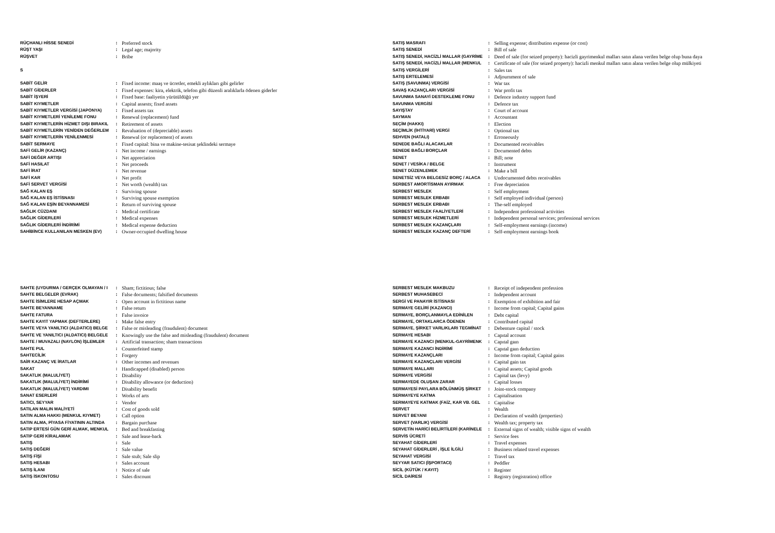| RÜÇHANLI HİSSE SENEDİ | : | Preferred stock |
| RÜŞT YAŞI | : | Legal age; majority |
| RÜŞVET | : | Bribe |
| S | | |
| SABİT GELİR | : | Fixed income: maaş ve ücretler, emekli aylıkları gibi gelirler |
| SABİT GİDERLER | : | Fixed expenses: kira, elektrik, telefon gibi düzenli aralıklarla ödenen giderler |
| SABİT İŞYERİ | : | Fixed base: faaliyetin yürütüldüğü yer |
| SABİT KIYMETLER | : | Capital assests; fixed assets |
| SABİT KIYMETLER VERGİSİ (JAPONYA) | : | Fixed assets tax |
| SABİT KIYMETLERİ YENİLEME FONU | : | Renewal (replacement) fund |
| SABİT KIYMETLERİN HİZMET DIŞI BIRAKIL | : | Retirement of assets |
| SABİT KIYMETLERİN YENİDEN DEĞERLEM | : | Revaluation of (depreciable) assets |
| SABİT KIYMETLERİN YENİLENMESİ | : | Renewal (or replacement) of assets |
| SABİT SERMAYE | : | Fixed capital: bina ve makine-tesisat şeklindeki sermaye |
| SAFİ GELİR (KAZANÇ) | : | Net income / earnings |
| SAFİ DEĞER ARTIŞI | : | Net appreciation |
| SAFİ HASILAT | : | Net proceeds |
| SAFİ İRAT | : | Net revenue |
| SAFİ KAR | : | Net profit |
| SAFİ SERVET VERGİSİ | : | Net worth (wealth) tax |
| SAĞ KALAN EŞ | : | Surviving spouse |
| SAĞ KALAN EŞ İSTİSNASI | : | Surviving spouse exemption |
| SAĞ KALAN EŞİN BEYANNAMESİ | : | Return of surviving spouse |
| SAĞLIK CÜZDANI | : | Medical certificate |
| SAĞLIK GİDERLERİ | : | Medical expenses |
| SAĞLIK GİDERLERİ İNDİRİMİ | : | Medical expense deduction |
| SAHİBİNCE KULLANILAN MESKEN (EV) | : | Owner-occupied dwelling house |
| SATIŞ MASRAFI | : | Selling expense; distribution expense (or cost) |
| SATIŞ SENEDİ | : | Bill of sale |
| SATIŞ SENEDİ, HACİZLİ MALLAR (GAYRİME | : | Deed of sale (for seized property): hacizli gayrimenkul malları satın alana verilen belge olup buna daya |
| SATIŞ SENEDİ, HACİZLİ MALLAR (MENKUL | : | Certificate of sale (for seized property): hacizli menkul malları satın alana verilen belge olup mülkiyeti |
| SATIŞ VERGİLERİ | : | Sales tax |
| SATIŞ ERTELEMESİ | : | Adjournment of sale |
| SATIŞ (SAVUNMA) VERGİSİ | : | War tax |
| SAVAŞ KAZANÇLARI VERGİSİ | : | War profit tax |
| SAVUNMA SANAYİ DESTEKLEME FONU | : | Defence industry support fund |
| SAVUNMA VERGİSİ | : | Defence tax |
| SAYIŞTAY | : | Court of account |
| SAYMAN | : | Accountant |
| SEÇİM (HAKKI) | : | Election |
| SEÇİMLİK (İHTİYARİ) VERGİ | : | Optional tax |
| SEHVEN (HATALI) | : | Erroneously |
| SENEDE BAĞLI ALACAKLAR | : | Documented receivables |
| SENEDE BAĞLI BORÇLAR | : | Documented debts |
| SENET | : | Bill; note |
| SENET / VESİKA / BELGE | : | Instrument |
| SENET DÜZENLEMEK | : | Make a bill |
| SENETSİZ VEYA BELGESİZ BORÇ / ALACA | : | Undocumented debts receivables |
| SERBEST AMORTİSMAN AYIRMAK | : | Free depreciation |
| SERBEST MESLEK | : | Self employment |
| SERBEST MESLEK ERBABI | : | Self employed individual (person) |
| SERBEST MESLEK ERBABI | : | The-self employed |
| SERBEST MESLEK FAALİYETLERİ | : | Independent professional activities |
| SERBEST MESLEK HİZMETLERİ | : | Independent personal services; professional services |
| SERBEST MESLEK KAZANÇLARI | : | Self-employment earnings (income) |
| SERBEST MESLEK KAZANÇ DEFTERİ | : | Self-employment earnings book |
| SAHTE (UYDURMA / GERÇEK OLMAYAN / I | : | Sham; fictitious; false |
| SAHTE BELGELER (EVRAK) | : | False documents; falsified documents |
| SAHTE İSİMLERE HESAP AÇMAK | : | Open account in fictitious name |
| SAHTE BEYANNAME | : | False return |
| SAHTE FATURA | : | False invoice |
| SAHTE KAYIT YAPMAK (DEFTERLERE) | : | Make false entry |
| SAHTE VEYA YANILTICI (ALDATICI) BELGE | : | False or misleading (fraudulent) document |
| SAHTE VE YANILTICI (ALDATICI) BELGELE | : | Knowingly use the false and misleading (fraudulent) document |
| SAHTE / MUVAZALI (NAYLON) İŞLEMLER | : | Artificial transaction; sham transactions |
| SAHTE PUL | : | Counterfeited stamp |
| SAHTECİLİK | : | Forgery |
| SAİR KAZANÇ VE İRATLAR | : | Other incomes and revenues |
| SAKAT | : | Handicapped (disabled) person |
| SAKATLIK (MALULİYET) | : | Disability |
| SAKATLIK (MALULİYET) İNDİRİMİ | : | Disability allowance (or deduction) |
| SAKATLIK (MALULİYET) YARDIMI | : | Disability benefit |
| SANAT ESERLERİ | : | Works of arts |
| SATICI, SEYYAR | : | Vendor |
| SATILAN MALIN MALİYETİ | : | Cost of goods sold |
| SATIN ALMA HAKKI (MENKUL KIYMET) | : | Call option |
| SATIN ALMA, PİYASA FİYATININ ALTINDA | : | Bargain purchase |
| SATIP ERTESİ GÜN GERİ ALMAK, MENKUL | : | Bed and breakfasting |
| SATIP GERİ KİRALAMAK | : | Sale and lease-back |
| SATIŞ | : | Sale |
| SATIŞ DEĞERİ | : | Sale value |
| SATIŞ FİŞİ | : | Sale stub; Sale slip |
| SATIŞ HESABI | : | Sales account |
| SATIŞ İLANI | : | Notice of sale |
| SATIŞ İSKONTOSU | : | Sales discount |
| SERBEST MESLEK MAKBUZU | : | Receipt of independent profession |
| SERBEST MUHASEBECİ | : | Independent account |
| SERGİ VE PANAYIR İSTİSNASI | : | Exemption of exhibition and fair |
| SERMAYE GELİRİ (KAZANCI) | : | Income from capital; Capital gains |
| SERMAYE, BORÇLANMAYLA EDİNİLEN | : | Debt capital |
| SERMAYE, ORTAKLARCA ÖDENEN | : | Contributed capital |
| SERMAYE, ŞİRKET VARLIKLARI TEGMİNAT | : | Debenture capital / stock |
| SERMAYE HESABI | : | Capıtal account |
| SERMAYE KAZANCI (MENKUL-GAYRİMENK | : | Capıtal gaın |
| SERMAYE KAZANCI İNDİRİMİ | : | Capıtal gaın deduction |
| SERMAYE KAZANÇLARI | : | Income from capital; Capital gains |
| SERMAYE KAZANÇLARI VERGİSİ | : | Capital gain tax |
| SERMAYE MALLARI | : | Capital assets; Capital goods |
| SERMAYE VERGİSİ | : | Capital tax (levy) |
| SERMAYEDE OLUŞAN ZARAR | : | Capital losses |
| SERMAYESİ PAYLARA BÖLÜNMÜŞ ŞİRKET | : | Joint-stock company |
| SERMAYEYE KATMA | : | Capitalisation |
| SERMAYEYE KATMAK (FAİZ, KAR VB. GEL | : | Capitalise |
| SERVET | : | Wealth |
| SERVET BEYANI | : | Declaration of wealth (properties) |
| SERVET (VARLIK) VERGİSİ | : | Wealth tax; property tax |
| SERVETİN HARİCİ BELİRTİLERİ (KARİNELE | : | External signs of wealth; visible signs of wealth |
| SERVİS ÜCRETİ | : | Service fees |
| SEYAHAT GİDERLERİ | : | Travel expenses |
| SEYAHAT GİDERLERİ , İŞLE İLGİLİ | : | Business related travel expenses |
| SEYAHAT VERGİSİ | : | Travel tax |
| SEYYAR SATICI (İŞPORTACI) | : | Peddler |
| SİCİL (KÜTÜK / KAYIT) | : | Register |
| SİCİL DAİRESİ | : | Registry (registration) office |